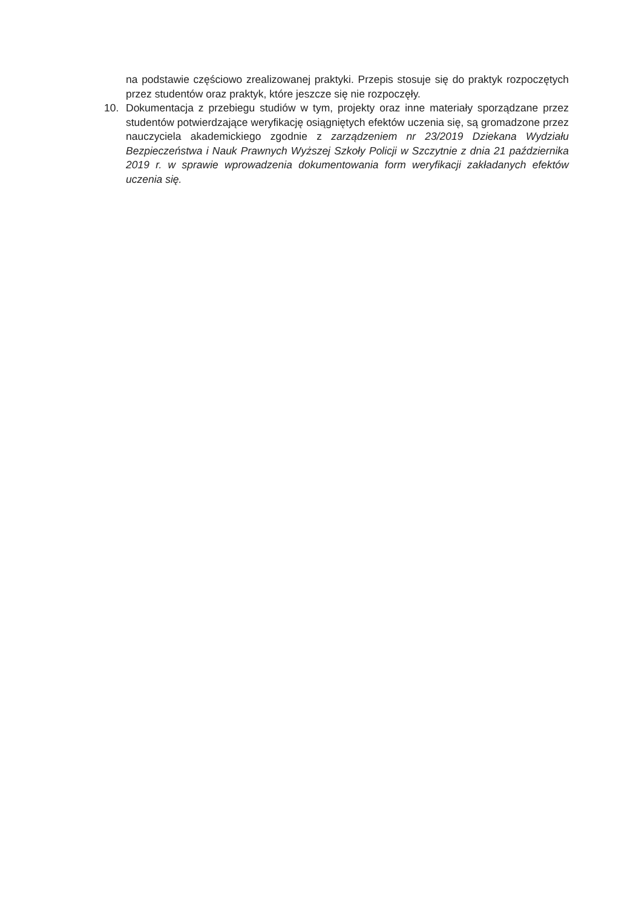na podstawie częściowo zrealizowanej praktyki. Przepis stosuje się do praktyk rozpoczętych przez studentów oraz praktyk, które jeszcze się nie rozpoczęły.
10. Dokumentacja z przebiegu studiów w tym, projekty oraz inne materiały sporządzane przez studentów potwierdzające weryfikację osiągniętych efektów uczenia się, są gromadzone przez nauczyciela akademickiego zgodnie z zarządzeniem nr 23/2019 Dziekana Wydziału Bezpieczeństwa i Nauk Prawnych Wyższej Szkoły Policji w Szczytnie z dnia 21 października 2019 r. w sprawie wprowadzenia dokumentowania form weryfikacji zakładanych efektów uczenia się.